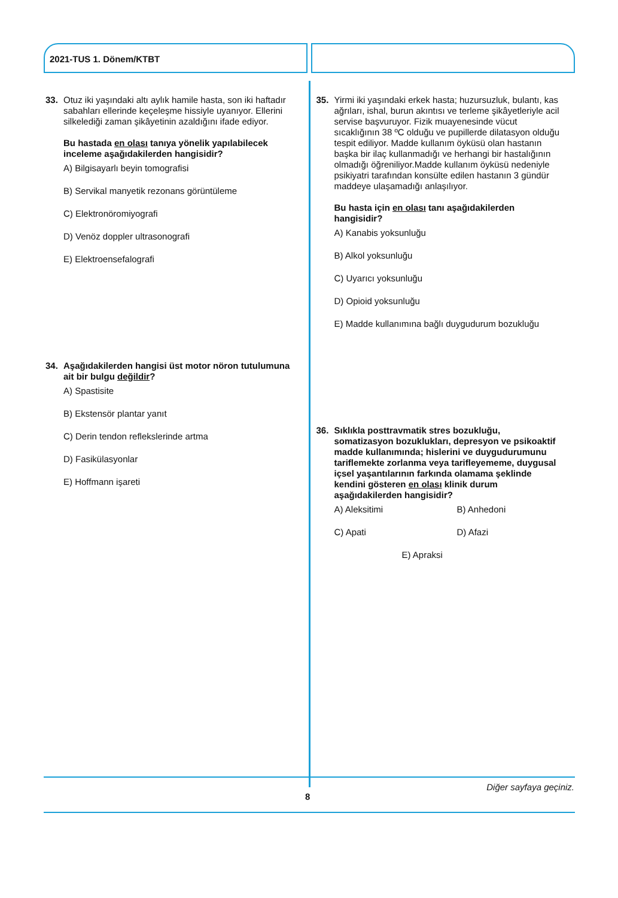2021-TUS 1. Dönem/KTBT
33. Otuz iki yaşındaki altı aylık hamile hasta, son iki haftadır sabahları ellerinde keçeleşme hissiyle uyanıyor. Ellerini silkelediği zaman şikâyetinin azaldığını ifade ediyor.
Bu hastada en olası tanıya yönelik yapılabilecek inceleme aşağıdakilerden hangisidir?
A) Bilgisayarlı beyin tomografisi
B) Servikal manyetik rezonans görüntüleme
C) Elektronöromiyografi
D) Venöz doppler ultrasonografi
E) Elektroensefalografi
34. Aşağıdakilerden hangisi üst motor nöron tutulumuna ait bir bulgu değildir?
A) Spastisite
B) Ekstensör plantar yanıt
C) Derin tendon reflekslerinde artma
D) Fasikülasyonlar
E) Hoffmann işareti
35. Yirmi iki yaşındaki erkek hasta; huzursuzluk, bulantı, kas ağrıları, ishal, burun akıntısı ve terleme şikâyetleriyle acil servise başvuruyor. Fizik muayenesinde vücut sıcaklığının 38 ºC olduğu ve pupillerde dilatasyon olduğu tespit ediliyor. Madde kullanım öyküsü olan hastanın başka bir ilaç kullanmadığı ve herhangi bir hastalığının olmadığı öğreniliyor.Madde kullanım öyküsü nedeniyle psikiyatri tarafından konsülte edilen hastanın 3 gündür maddeye ulaşamadığı anlaşılıyor.
Bu hasta için en olası tanı aşağıdakilerden hangisidir?
A) Kanabis yoksunluğu
B) Alkol yoksunluğu
C) Uyarıcı yoksunluğu
D) Opioid yoksunluğu
E) Madde kullanımına bağlı duygudurum bozukluğu
36. Sıklıkla posttravmatik stres bozukluğu, somatizasyon bozuklukları, depresyon ve psikoaktif madde kullanımında; hislerini ve duygudurumunu tariflemekte zorlanma veya tarifleyememe, duygusal içsel yaşantılarının farkında olamama şeklinde kendini gösteren en olası klinik durum aşağıdakilerden hangisidir?
A) Aleksitimi B) Anhedoni
C) Apati D) Afazi
E) Apraksi
Diğer sayfaya geçiniz.
8